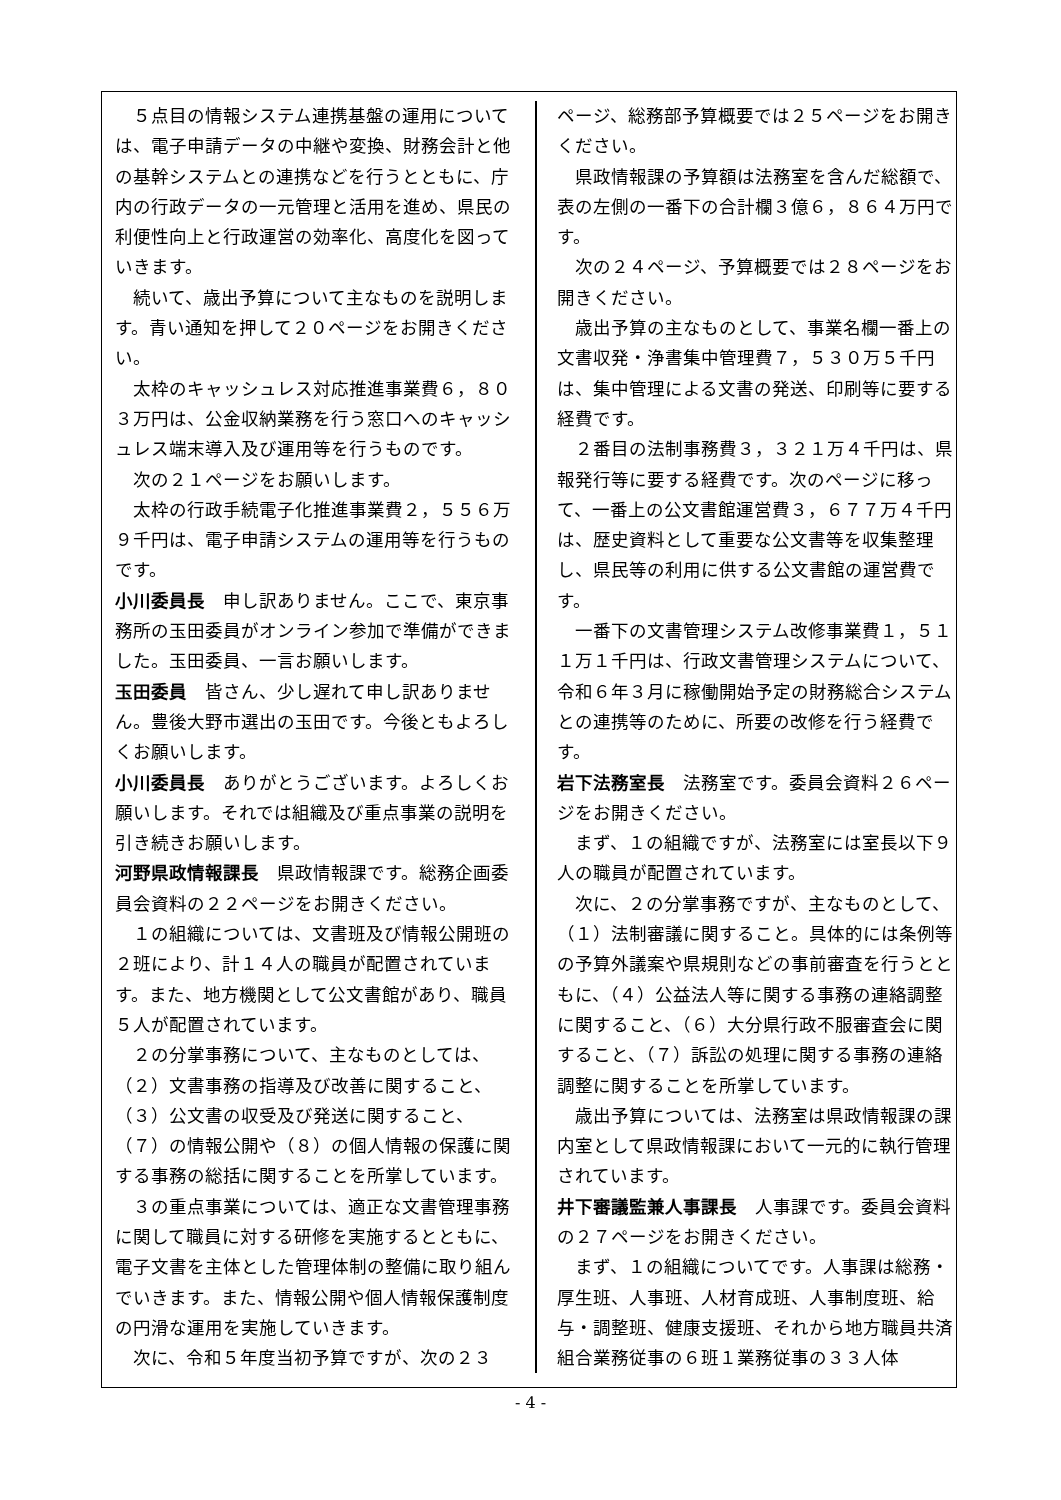５点目の情報システム連携基盤の運用については、電子申請データの中継や変換、財務会計と他の基幹システムとの連携などを行うとともに、庁内の行政データの一元管理と活用を進め、県民の利便性向上と行政運営の効率化、高度化を図っていきます。
続いて、歳出予算について主なものを説明します。青い通知を押して２０ページをお開きください。
太枠のキャッシュレス対応推進事業費６，８０３万円は、公金収納業務を行う窓口へのキャッシュレス端末導入及び運用等を行うものです。
次の２１ページをお願いします。
太枠の行政手続電子化推進事業費２，５５６万９千円は、電子申請システムの運用等を行うものです。
小川委員長　申し訳ありません。ここで、東京事務所の玉田委員がオンライン参加で準備ができました。玉田委員、一言お願いします。
玉田委員　皆さん、少し遅れて申し訳ありません。豊後大野市選出の玉田です。今後ともよろしくお願いします。
小川委員長　ありがとうございます。よろしくお願いします。それでは組織及び重点事業の説明を引き続きお願いします。
河野県政情報課長　県政情報課です。総務企画委員会資料の２２ページをお開きください。
１の組織については、文書班及び情報公開班の２班により、計１４人の職員が配置されています。また、地方機関として公文書館があり、職員５人が配置されています。
２の分掌事務について、主なものとしては、（２）文書事務の指導及び改善に関すること、（３）公文書の収受及び発送に関すること、（７）の情報公開や（８）の個人情報の保護に関する事務の総括に関することを所掌しています。
３の重点事業については、適正な文書管理事務に関して職員に対する研修を実施するとともに、電子文書を主体とした管理体制の整備に取り組んでいきます。また、情報公開や個人情報保護制度の円滑な運用を実施していきます。
次に、令和５年度当初予算ですが、次の２３
ページ、総務部予算概要では２５ページをお開きください。
県政情報課の予算額は法務室を含んだ総額で、表の左側の一番下の合計欄３億６，８６４万円です。
次の２４ページ、予算概要では２８ページをお開きください。
歳出予算の主なものとして、事業名欄一番上の文書収発・浄書集中管理費７，５３０万５千円は、集中管理による文書の発送、印刷等に要する経費です。
２番目の法制事務費３，３２１万４千円は、県報発行等に要する経費です。次のページに移って、一番上の公文書館運営費３，６７７万４千円は、歴史資料として重要な公文書等を収集整理し、県民等の利用に供する公文書館の運営費です。
一番下の文書管理システム改修事業費１，５１１万１千円は、行政文書管理システムについて、令和６年３月に稼働開始予定の財務総合システムとの連携等のために、所要の改修を行う経費です。
岩下法務室長　法務室です。委員会資料２６ページをお開きください。
まず、１の組織ですが、法務室には室長以下９人の職員が配置されています。
次に、２の分掌事務ですが、主なものとして、（１）法制審議に関すること。具体的には条例等の予算外議案や県規則などの事前審査を行うとともに、（４）公益法人等に関する事務の連絡調整に関すること、（６）大分県行政不服審査会に関すること、（７）訴訟の処理に関する事務の連絡調整に関することを所掌しています。
歳出予算については、法務室は県政情報課の課内室として県政情報課において一元的に執行管理されています。
井下審議監兼人事課長　人事課です。委員会資料の２７ページをお開きください。
まず、１の組織についてです。人事課は総務・厚生班、人事班、人材育成班、人事制度班、給与・調整班、健康支援班、それから地方職員共済組合業務従事の６班１業務従事の３３人体
- 4 -